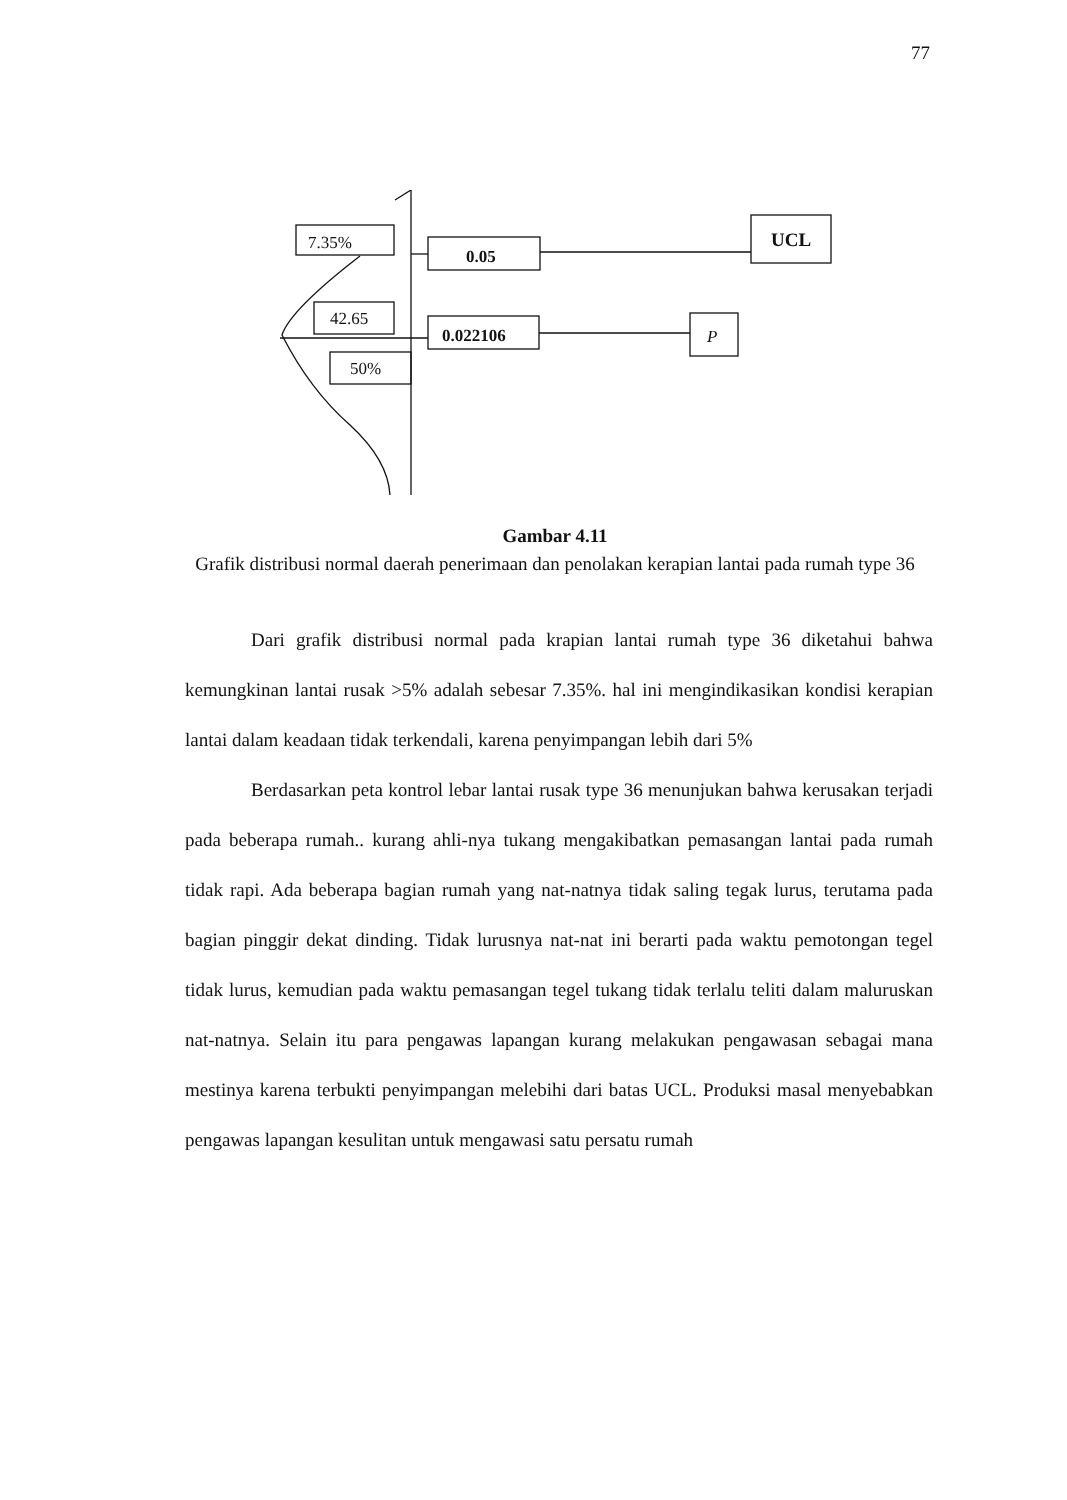77
7.35%
0.05
UCL
42.65
0.022106
P
50%
Gambar 4.11
Grafik distribusi normal daerah penerimaan dan penolakan kerapian lantai pada rumah type 36
Dari grafik distribusi normal pada krapian lantai rumah type 36 diketahui bahwa kemungkinan lantai rusak >5% adalah sebesar 7.35%. hal ini mengindikasikan kondisi kerapian lantai dalam keadaan tidak terkendali, karena penyimpangan lebih dari 5%
Berdasarkan peta kontrol lebar lantai rusak type 36 menunjukan bahwa kerusakan terjadi pada beberapa rumah.. kurang ahli-nya tukang mengakibatkan pemasangan lantai pada rumah tidak rapi. Ada beberapa bagian rumah yang nat-natnya tidak saling tegak lurus, terutama pada bagian pinggir dekat dinding. Tidak lurusnya nat-nat ini berarti pada waktu pemotongan tegel tidak lurus, kemudian pada waktu pemasangan tegel tukang tidak terlalu teliti dalam maluruskan nat-natnya. Selain itu para pengawas lapangan kurang melakukan pengawasan sebagai mana mestinya karena terbukti penyimpangan melebihi dari batas UCL. Produksi masal menyebabkan pengawas lapangan kesulitan untuk mengawasi satu persatu rumah